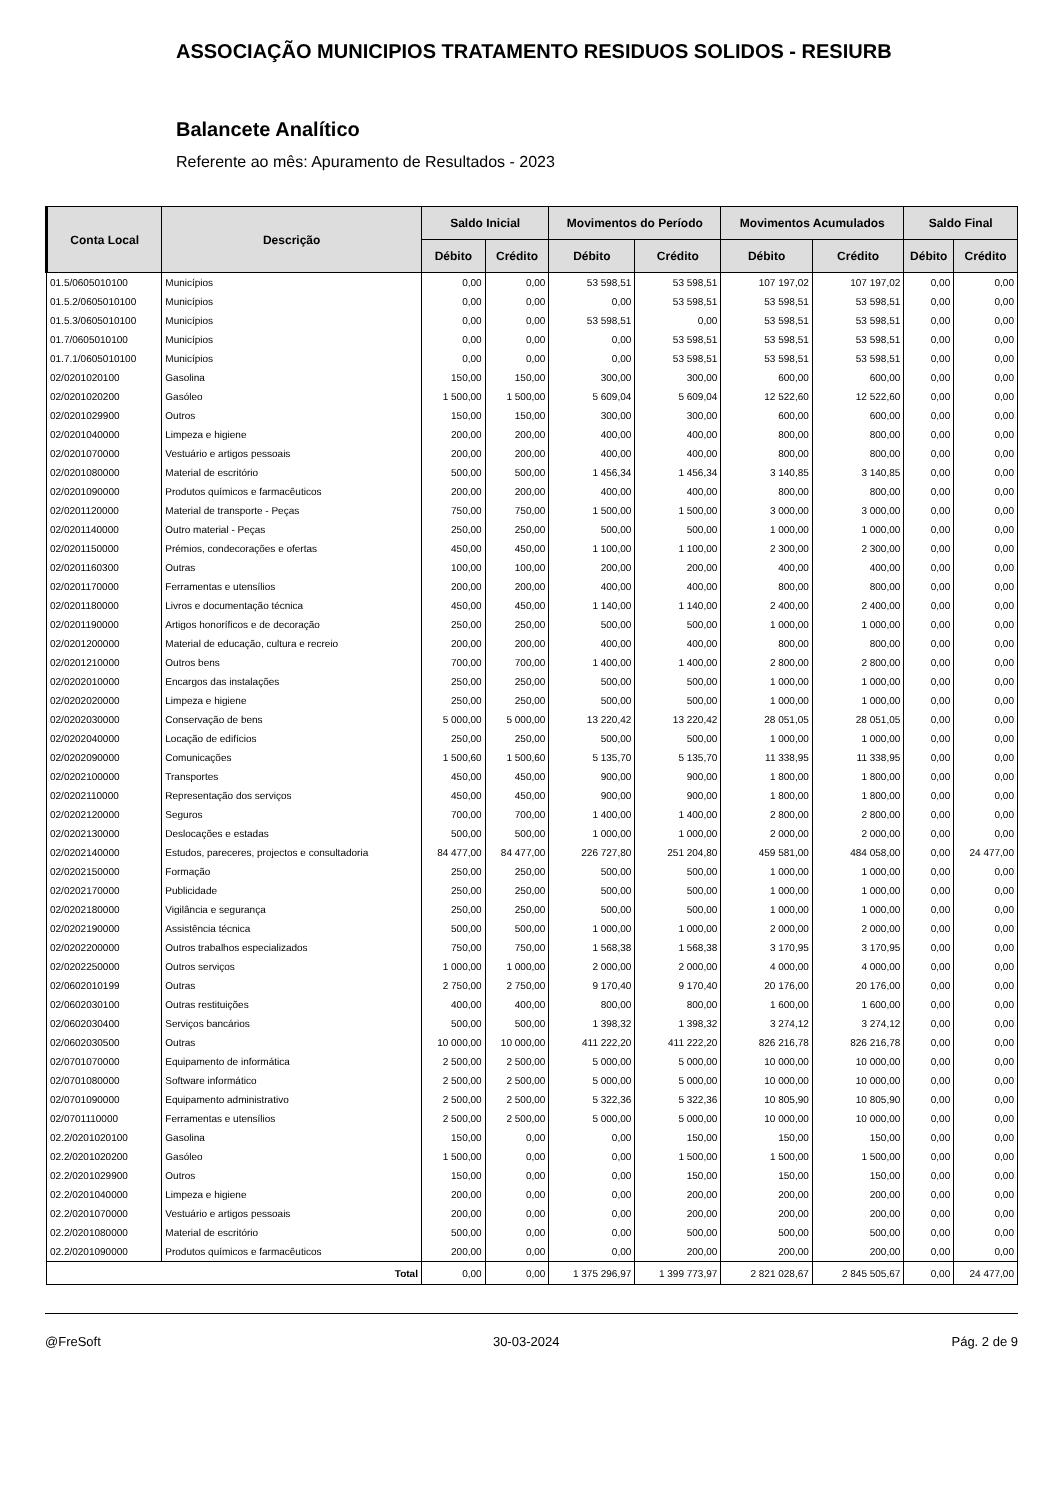ASSOCIAÇÃO MUNICIPIOS TRATAMENTO RESIDUOS SOLIDOS - RESIURB
Balancete Analítico
Referente ao mês: Apuramento de Resultados - 2023
| Conta Local | Descrição | Saldo Inicial | | Movimentos do Período | | Movimentos Acumulados | | Saldo Final | |
| --- | --- | --- | --- | --- | --- | --- | --- | --- | --- |
| | | Débito | Crédito | Débito | Crédito | Débito | Crédito | Débito | Crédito |
| 01.5/0605010100 | Municípios | 0,00 | 0,00 | 53 598,51 | 53 598,51 | 107 197,02 | 107 197,02 | 0,00 | 0,00 |
| 01.5.2/0605010100 | Municípios | 0,00 | 0,00 | 0,00 | 53 598,51 | 53 598,51 | 53 598,51 | 0,00 | 0,00 |
| 01.5.3/0605010100 | Municípios | 0,00 | 0,00 | 53 598,51 | 0,00 | 53 598,51 | 53 598,51 | 0,00 | 0,00 |
| 01.7/0605010100 | Municípios | 0,00 | 0,00 | 0,00 | 53 598,51 | 53 598,51 | 53 598,51 | 0,00 | 0,00 |
| 01.7.1/0605010100 | Municípios | 0,00 | 0,00 | 0,00 | 53 598,51 | 53 598,51 | 53 598,51 | 0,00 | 0,00 |
| 02/0201020100 | Gasolina | 150,00 | 150,00 | 300,00 | 300,00 | 600,00 | 600,00 | 0,00 | 0,00 |
| 02/0201020200 | Gasóleo | 1 500,00 | 1 500,00 | 5 609,04 | 5 609,04 | 12 522,60 | 12 522,60 | 0,00 | 0,00 |
| 02/0201029900 | Outros | 150,00 | 150,00 | 300,00 | 300,00 | 600,00 | 600,00 | 0,00 | 0,00 |
| 02/0201040000 | Limpeza e higiene | 200,00 | 200,00 | 400,00 | 400,00 | 800,00 | 800,00 | 0,00 | 0,00 |
| 02/0201070000 | Vestuário e artigos pessoais | 200,00 | 200,00 | 400,00 | 400,00 | 800,00 | 800,00 | 0,00 | 0,00 |
| 02/0201080000 | Material de escritório | 500,00 | 500,00 | 1 456,34 | 1 456,34 | 3 140,85 | 3 140,85 | 0,00 | 0,00 |
| 02/0201090000 | Produtos químicos e farmacêuticos | 200,00 | 200,00 | 400,00 | 400,00 | 800,00 | 800,00 | 0,00 | 0,00 |
| 02/0201120000 | Material de transporte - Peças | 750,00 | 750,00 | 1 500,00 | 1 500,00 | 3 000,00 | 3 000,00 | 0,00 | 0,00 |
| 02/0201140000 | Outro material - Peças | 250,00 | 250,00 | 500,00 | 500,00 | 1 000,00 | 1 000,00 | 0,00 | 0,00 |
| 02/0201150000 | Prémios, condecorações e ofertas | 450,00 | 450,00 | 1 100,00 | 1 100,00 | 2 300,00 | 2 300,00 | 0,00 | 0,00 |
| 02/0201160300 | Outras | 100,00 | 100,00 | 200,00 | 200,00 | 400,00 | 400,00 | 0,00 | 0,00 |
| 02/0201170000 | Ferramentas e utensílios | 200,00 | 200,00 | 400,00 | 400,00 | 800,00 | 800,00 | 0,00 | 0,00 |
| 02/0201180000 | Livros e documentação técnica | 450,00 | 450,00 | 1 140,00 | 1 140,00 | 2 400,00 | 2 400,00 | 0,00 | 0,00 |
| 02/0201190000 | Artigos honoríficos e de decoração | 250,00 | 250,00 | 500,00 | 500,00 | 1 000,00 | 1 000,00 | 0,00 | 0,00 |
| 02/0201200000 | Material de educação, cultura e recreio | 200,00 | 200,00 | 400,00 | 400,00 | 800,00 | 800,00 | 0,00 | 0,00 |
| 02/0201210000 | Outros bens | 700,00 | 700,00 | 1 400,00 | 1 400,00 | 2 800,00 | 2 800,00 | 0,00 | 0,00 |
| 02/0202010000 | Encargos das instalações | 250,00 | 250,00 | 500,00 | 500,00 | 1 000,00 | 1 000,00 | 0,00 | 0,00 |
| 02/0202020000 | Limpeza e higiene | 250,00 | 250,00 | 500,00 | 500,00 | 1 000,00 | 1 000,00 | 0,00 | 0,00 |
| 02/0202030000 | Conservação de bens | 5 000,00 | 5 000,00 | 13 220,42 | 13 220,42 | 28 051,05 | 28 051,05 | 0,00 | 0,00 |
| 02/0202040000 | Locação de edifícios | 250,00 | 250,00 | 500,00 | 500,00 | 1 000,00 | 1 000,00 | 0,00 | 0,00 |
| 02/0202090000 | Comunicações | 1 500,60 | 1 500,60 | 5 135,70 | 5 135,70 | 11 338,95 | 11 338,95 | 0,00 | 0,00 |
| 02/0202100000 | Transportes | 450,00 | 450,00 | 900,00 | 900,00 | 1 800,00 | 1 800,00 | 0,00 | 0,00 |
| 02/0202110000 | Representação dos serviços | 450,00 | 450,00 | 900,00 | 900,00 | 1 800,00 | 1 800,00 | 0,00 | 0,00 |
| 02/0202120000 | Seguros | 700,00 | 700,00 | 1 400,00 | 1 400,00 | 2 800,00 | 2 800,00 | 0,00 | 0,00 |
| 02/0202130000 | Deslocações e estadas | 500,00 | 500,00 | 1 000,00 | 1 000,00 | 2 000,00 | 2 000,00 | 0,00 | 0,00 |
| 02/0202140000 | Estudos, pareceres, projectos e consultadoria | 84 477,00 | 84 477,00 | 226 727,80 | 251 204,80 | 459 581,00 | 484 058,00 | 0,00 | 24 477,00 |
| 02/0202150000 | Formação | 250,00 | 250,00 | 500,00 | 500,00 | 1 000,00 | 1 000,00 | 0,00 | 0,00 |
| 02/0202170000 | Publicidade | 250,00 | 250,00 | 500,00 | 500,00 | 1 000,00 | 1 000,00 | 0,00 | 0,00 |
| 02/0202180000 | Vigilância e segurança | 250,00 | 250,00 | 500,00 | 500,00 | 1 000,00 | 1 000,00 | 0,00 | 0,00 |
| 02/0202190000 | Assistência técnica | 500,00 | 500,00 | 1 000,00 | 1 000,00 | 2 000,00 | 2 000,00 | 0,00 | 0,00 |
| 02/0202200000 | Outros trabalhos especializados | 750,00 | 750,00 | 1 568,38 | 1 568,38 | 3 170,95 | 3 170,95 | 0,00 | 0,00 |
| 02/0202250000 | Outros serviços | 1 000,00 | 1 000,00 | 2 000,00 | 2 000,00 | 4 000,00 | 4 000,00 | 0,00 | 0,00 |
| 02/0602010199 | Outras | 2 750,00 | 2 750,00 | 9 170,40 | 9 170,40 | 20 176,00 | 20 176,00 | 0,00 | 0,00 |
| 02/0602030100 | Outras restituições | 400,00 | 400,00 | 800,00 | 800,00 | 1 600,00 | 1 600,00 | 0,00 | 0,00 |
| 02/0602030400 | Serviços bancários | 500,00 | 500,00 | 1 398,32 | 1 398,32 | 3 274,12 | 3 274,12 | 0,00 | 0,00 |
| 02/0602030500 | Outras | 10 000,00 | 10 000,00 | 411 222,20 | 411 222,20 | 826 216,78 | 826 216,78 | 0,00 | 0,00 |
| 02/0701070000 | Equipamento de informática | 2 500,00 | 2 500,00 | 5 000,00 | 5 000,00 | 10 000,00 | 10 000,00 | 0,00 | 0,00 |
| 02/0701080000 | Software informático | 2 500,00 | 2 500,00 | 5 000,00 | 5 000,00 | 10 000,00 | 10 000,00 | 0,00 | 0,00 |
| 02/0701090000 | Equipamento administrativo | 2 500,00 | 2 500,00 | 5 322,36 | 5 322,36 | 10 805,90 | 10 805,90 | 0,00 | 0,00 |
| 02/0701110000 | Ferramentas e utensílios | 2 500,00 | 2 500,00 | 5 000,00 | 5 000,00 | 10 000,00 | 10 000,00 | 0,00 | 0,00 |
| 02.2/0201020100 | Gasolina | 150,00 | 0,00 | 0,00 | 150,00 | 150,00 | 150,00 | 0,00 | 0,00 |
| 02.2/0201020200 | Gasóleo | 1 500,00 | 0,00 | 0,00 | 1 500,00 | 1 500,00 | 1 500,00 | 0,00 | 0,00 |
| 02.2/0201029900 | Outros | 150,00 | 0,00 | 0,00 | 150,00 | 150,00 | 150,00 | 0,00 | 0,00 |
| 02.2/0201040000 | Limpeza e higiene | 200,00 | 0,00 | 0,00 | 200,00 | 200,00 | 200,00 | 0,00 | 0,00 |
| 02.2/0201070000 | Vestuário e artigos pessoais | 200,00 | 0,00 | 0,00 | 200,00 | 200,00 | 200,00 | 0,00 | 0,00 |
| 02.2/0201080000 | Material de escritório | 500,00 | 0,00 | 0,00 | 500,00 | 500,00 | 500,00 | 0,00 | 0,00 |
| 02.2/0201090000 | Produtos químicos e farmacêuticos | 200,00 | 0,00 | 0,00 | 200,00 | 200,00 | 200,00 | 0,00 | 0,00 |
| Total | | 0,00 | 0,00 | 1 375 296,97 | 1 399 773,97 | 2 821 028,67 | 2 845 505,67 | 0,00 | 24 477,00 |
@FreSoft 30-03-2024 Pág. 2 de 9